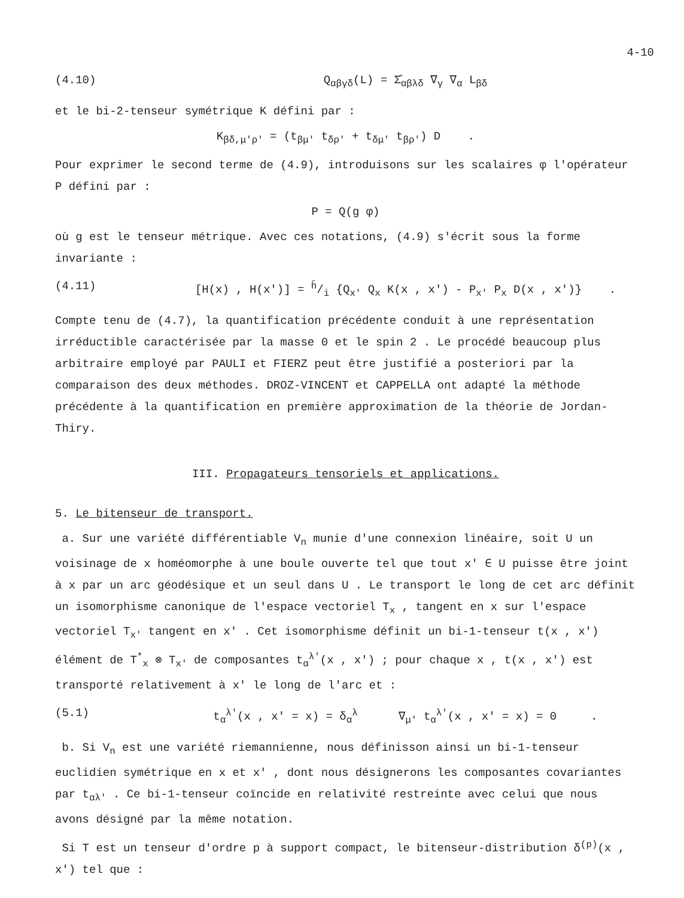4-10
(4.10) Q<sub>αβγδ</sub>(L) = Σ̂<sub>αβλδ</sub> ∇<sub>γ</sub> ∇<sub>α</sub> L<sub>βδ</sub>
et le bi-2-tenseur symétrique K défini par :
K<sub>βδ,μ'ρ'</sub> = (t<sub>βμ'</sub> t<sub>δρ'</sub> + t<sub>δμ'</sub> t<sub>βρ'</sub>) D .
Pour exprimer le second terme de (4.9), introduisons sur les scalaires φ l'opérateur P défini par :
P = Q(g φ)
où g est le tenseur métrique. Avec ces notations, (4.9) s'écrit sous la forme invariante :
(4.11) [H(x) , H(x')] = h̄/i {Q<sub>x'</sub> Q<sub>x</sub> K(x , x') - P<sub>x'</sub> P<sub>x</sub> D(x , x')} .
Compte tenu de (4.7), la quantification précédente conduit à une représentation irréductible caractérisée par la masse 0 et le spin 2 . Le procédé beaucoup plus arbitraire employé par PAULI et FIERZ peut être justifié a posteriori par la comparaison des deux méthodes. DROZ-VINCENT et CAPPELLA ont adapté la méthode précédente à la quantification en première approximation de la théorie de Jordan-Thiry.
III. Propagateurs tensoriels et applications.
5. Le bitenseur de transport.
a. Sur une variété différentiable V<sub>n</sub> munie d'une connexion linéaire, soit U un voisinage de x homéomorphe à une boule ouverte tel que tout x' ∈ U puisse être joint à x par un arc géodésique et un seul dans U . Le transport le long de cet arc définit un isomorphisme canonique de l'espace vectoriel T<sub>x</sub> , tangent en x sur l'espace vectoriel T<sub>x'</sub> tangent en x' . Cet isomorphisme définit un bi-1-tenseur t(x , x') élément de T<sup>*</sup><sub>x</sub> ⊗ T<sub>x'</sub> de composantes t<sub>α</sub><sup>λ'</sup>(x , x') ; pour chaque x , t(x , x') est transporté relativement à x' le long de l'arc et :
(5.1) t<sub>α</sub><sup>λ'</sup>(x , x' = x) = δ<sub>α</sub><sup>λ</sup> ∇<sub>μ'</sub> t<sub>α</sub><sup>λ'</sup>(x , x' = x) = 0 .
b. Si V<sub>n</sub> est une variété riemannienne, nous définisson ainsi un bi-1-tenseur euclidien symétrique en x et x' , dont nous désignerons les composantes covariantes par t<sub>αλ'</sub> . Ce bi-1-tenseur coïncide en relativité restreinte avec celui que nous avons désigné par la même notation.
Si T est un tenseur d'ordre p à support compact, le bitenseur-distribution δ<sup>(p)</sup>(x , x') tel que :